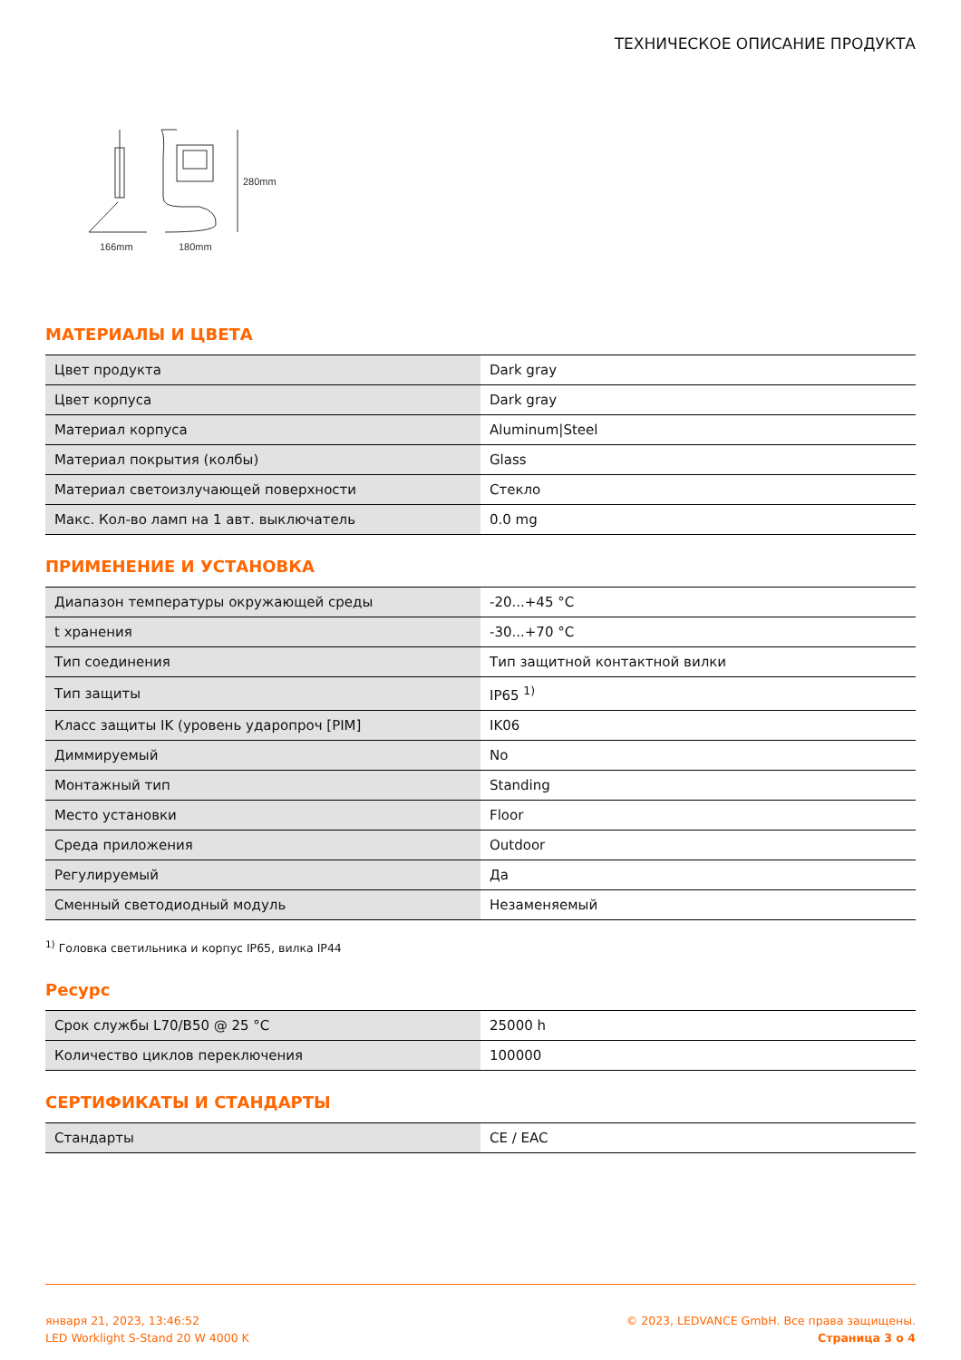ТЕХНИЧЕСКОЕ ОПИСАНИЕ ПРОДУКТА
280mm
166mm
180mm
МАТЕРИАЛЫ И ЦВЕТА
| Цвет продукта | Dark gray |
| Цвет корпуса | Dark gray |
| Материал корпуса | Aluminum/Steel |
| Материал покрытия (колбы) | Glass |
| Материал светоизлучающей поверхности | Стекло |
| Макс. Кол-во ламп на 1 авт. выключатель | 0.0 mg |
ПРИМЕНЕНИЕ И УСТАНОВКА
| Диапазон температуры окружающей среды | -20...+45 °C |
| t хранения | -30...+70 °C |
| Тип соединения | Тип защитной контактной вилки |
| Тип защиты | IP65 <sup>1)</sup> |
| Класс защиты IK (уровень ударопроч [PIM] | IK06 |
| Диммируемый | No |
| Монтажный тип | Standing |
| Место установки | Floor |
| Среда приложения | Outdoor |
| Регулируемый | Да |
| Сменный светодиодный модуль | Незаменяемый |
<sup>1)</sup> Головка светильника и корпус IP65, вилка IP44
Ресурс
| Срок службы L70/B50 @ 25 °C | 25000 h |
| Количество циклов переключения | 100000 |
СЕРТИФИКАТЫ И СТАНДАРТЫ
| Стандарты | CE / EAC |
января 21, 2023, 13:46:52
LED Worklight S-Stand 20 W 4000 K
© 2023, LEDVANCE GmbH. Все права защищены.
Страница 3 о 4